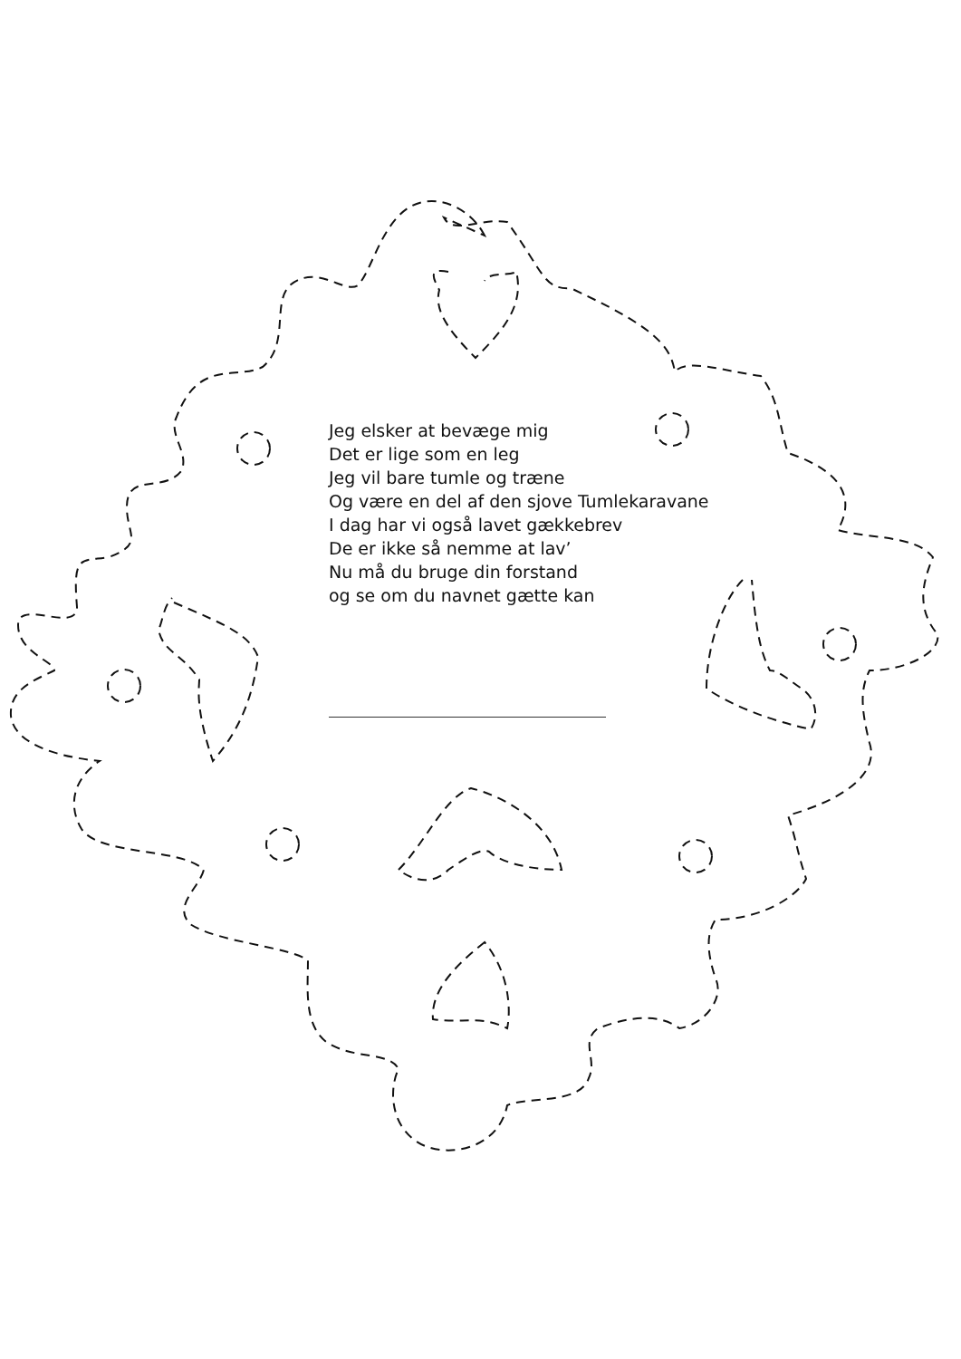Jeg elsker at bevæge mig
Det er lige som en leg
Jeg vil bare tumle og træne
Og være en del af den sjove Tumlekaravane
I dag har vi også lavet gækkebrev
De er ikke så nemme at lav’
Nu må du bruge din forstand
og se om du navnet gætte kan